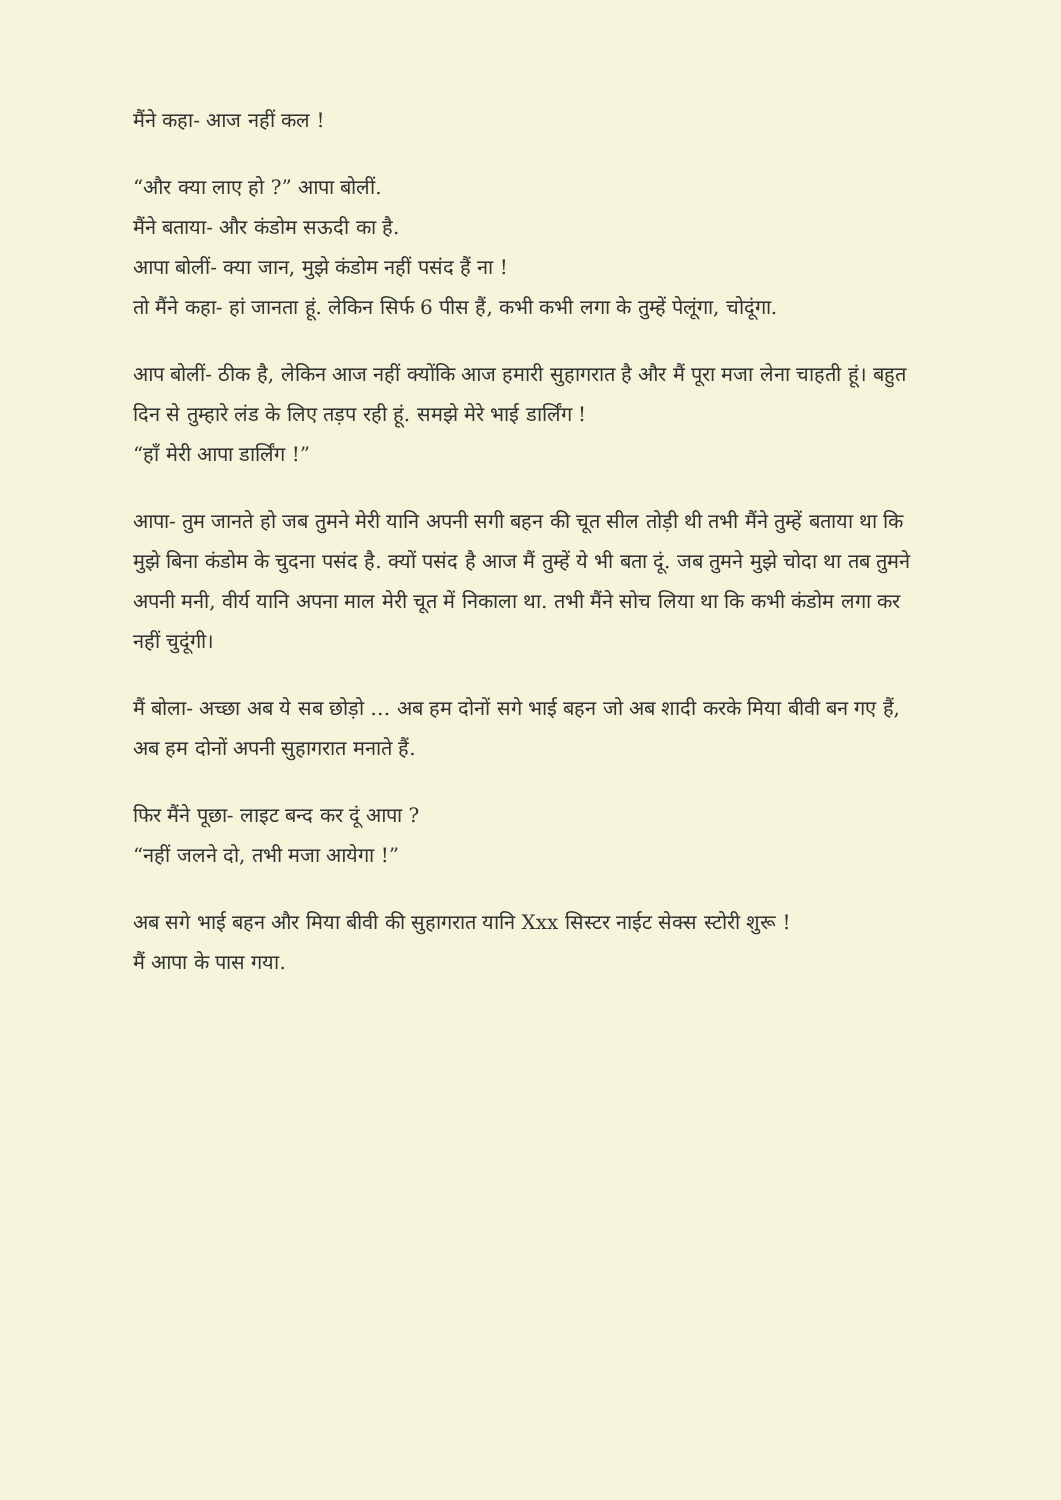मैंने कहा- आज नहीं कल !
“और क्या लाए हो ?” आपा बोलीं.
मैंने बताया- और कंडोम सऊदी का है.
आपा बोलीं- क्या जान, मुझे कंडोम नहीं पसंद हैं ना !
तो मैंने कहा- हां जानता हूं. लेकिन सिर्फ 6 पीस हैं, कभी कभी लगा के तुम्हें पेलूंगा, चोदूंगा.
आप बोलीं- ठीक है, लेकिन आज नहीं क्योंकि आज हमारी सुहागरात है और मैं पूरा मजा लेना चाहती हूं। बहुत दिन से तुम्हारे लंड के लिए तड़प रही हूं. समझे मेरे भाई डार्लिंग !
“हाँ मेरी आपा डार्लिंग !”
आपा- तुम जानते हो जब तुमने मेरी यानि अपनी सगी बहन की चूत सील तोड़ी थी तभी मैंने तुम्हें बताया था कि मुझे बिना कंडोम के चुदना पसंद है. क्यों पसंद है आज मैं तुम्हें ये भी बता दूं. जब तुमने मुझे चोदा था तब तुमने अपनी मनी, वीर्य यानि अपना माल मेरी चूत में निकाला था. तभी मैंने सोच लिया था कि कभी कंडोम लगा कर नहीं चुदूंगी।
मैं बोला- अच्छा अब ये सब छोड़ो … अब हम दोनों सगे भाई बहन जो अब शादी करके मिया बीवी बन गए हैं, अब हम दोनों अपनी सुहागरात मनाते हैं.
फिर मैंने पूछा- लाइट बन्द कर दूं आपा ?
“नहीं जलने दो, तभी मजा आयेगा !”
अब सगे भाई बहन और मिया बीवी की सुहागरात यानि Xxx सिस्टर नाईट सेक्स स्टोरी शुरू !
मैं आपा के पास गया.